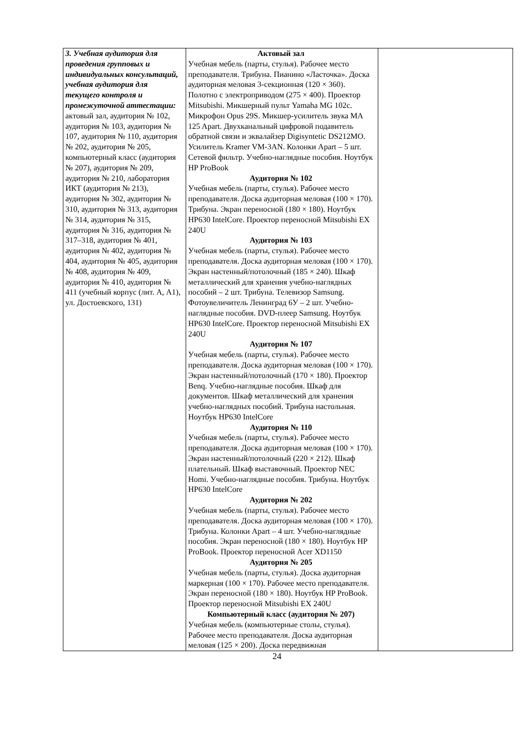| 3. Учебная аудитория для проведения групповых и индивидуальных консультаций, учебная аудитория для текущего контроля и промежуточной аттестации: актовый зал, аудитория № 102, аудитория № 103, аудитория № 107, аудитория № 110, аудитория № 202, аудитория № 205, компьютерный класс (аудитория № 207), аудитория № 209, аудитория № 210, лаборатория ИКТ (аудитория № 213), аудитория № 302, аудитория № 310, аудитория № 313, аудитория № 314, аудитория № 315, аудитория № 316, аудитория № 317–318, аудитория № 401, аудитория № 402, аудитория № 404, аудитория № 405, аудитория № 408, аудитория № 409, аудитория № 410, аудитория № 411 (учебный корпус (лит. А, А1), ул. Достоевского, 131) | Актовый зал Учебная мебель (парты, стулья). Рабочее место преподавателя. Трибуна. Пианино «Ласточка». Доска аудиторная меловая 3-секционная (120 × 360). Полотно с электроприводом (275 × 400). Проектор Mitsubishi. Микшерный пульт Yamaha MG 102c. Микрофон Opus 29S. Микшер-усилитель звука MA 125 Apart. Двухканальный цифровой подавитель обратной связи и эквалайзер Digisyntetic DS212MO. Усилитель Kramer VM-3AN. Колонки Apart – 5 шт. Сетевой фильтр. Учебно-наглядные пособия. Ноутбук HP ProBook Аудитория № 102 Учебная мебель (парты, стулья). Рабочее место преподавателя. Доска аудиторная меловая (100 × 170). Трибуна. Экран переносной (180 × 180). Ноутбук HP630 IntelCore. Проектор переносной Mitsubishi EX 240U Аудитория № 103 Учебная мебель (парты, стулья). Рабочее место преподавателя. Доска аудиторная меловая (100 × 170). Экран настенный/потолочный (185 × 240). Шкаф металлический для хранения учебно-наглядных пособий – 2 шт. Трибуна. Телевизор Samsung. Фотоувеличитель Ленинград 6У – 2 шт. Учебно-наглядные пособия. DVD-плеер Samsung. Ноутбук HP630 IntelCore. Проектор переносной Mitsubishi EX 240U Аудитория № 107 Учебная мебель (парты, стулья). Рабочее место преподавателя. Доска аудиторная меловая (100 × 170). Экран настенный/потолочный (170 × 180). Проектор Benq. Учебно-наглядные пособия. Шкаф для документов. Шкаф металлический для хранения учебно-наглядных пособий. Трибуна настольная. Ноутбук HP630 IntelCore Аудитория № 110 Учебная мебель (парты, стулья). Рабочее место преподавателя. Доска аудиторная меловая (100 × 170). Экран настенный/потолочный (220 × 212). Шкаф плательный. Шкаф выставочный. Проектор NEC Homi. Учебно-наглядные пособия. Трибуна. Ноутбук HP630 IntelCore Аудитория № 202 Учебная мебель (парты, стулья). Рабочее место преподавателя. Доска аудиторная меловая (100 × 170). Трибуна. Колонки Apart – 4 шт. Учебно-наглядные пособия. Экран переносной (180 × 180). Ноутбук HP ProBook. Проектор переносной Acer XD1150 Аудитория № 205 Учебная мебель (парты, стулья). Доска аудиторная маркерная (100 × 170). Рабочее место преподавателя. Экран переносной (180 × 180). Ноутбук HP ProBook. Проектор переносной Mitsubishi EX 240U Компьютерный класс (аудитория № 207) Учебная мебель (компьютерные столы, стулья). Рабочее место преподавателя. Доска аудиторная меловая (125 × 200). Доска передвижная | |
24